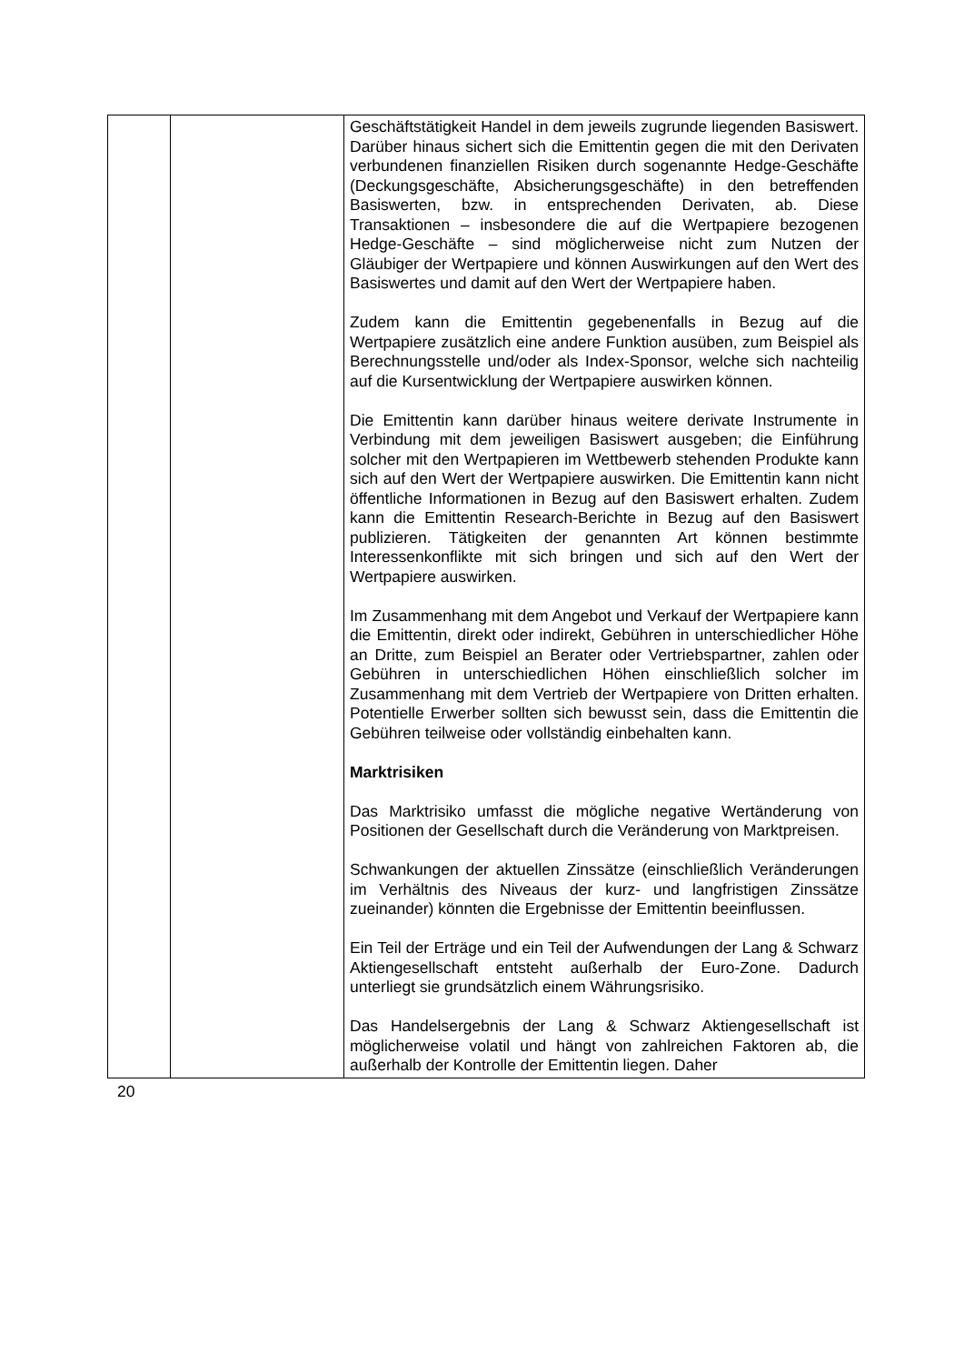| | | Geschäftstätigkeit Handel in dem jeweils zugrunde liegenden Basiswert. Darüber hinaus sichert sich die Emittentin gegen die mit den Derivaten verbundenen finanziellen Risiken durch sogenannte Hedge-Geschäfte (Deckungsgeschäfte, Absicherungsgeschäfte) in den betreffenden Basiswerten, bzw. in entsprechenden Derivaten, ab. Diese Transaktionen – insbesondere die auf die Wertpapiere bezogenen Hedge-Geschäfte – sind möglicherweise nicht zum Nutzen der Gläubiger der Wertpapiere und können Auswirkungen auf den Wert des Basiswertes und damit auf den Wert der Wertpapiere haben. Zudem kann die Emittentin gegebenenfalls in Bezug auf die Wertpapiere zusätzlich eine andere Funktion ausüben, zum Beispiel als Berechnungsstelle und/oder als Index-Sponsor, welche sich nachteilig auf die Kursentwicklung der Wertpapiere auswirken können. Die Emittentin kann darüber hinaus weitere derivate Instrumente in Verbindung mit dem jeweiligen Basiswert ausgeben; die Einführung solcher mit den Wertpapieren im Wettbewerb stehenden Produkte kann sich auf den Wert der Wertpapiere auswirken. Die Emittentin kann nicht öffentliche Informationen in Bezug auf den Basiswert erhalten. Zudem kann die Emittentin Research-Berichte in Bezug auf den Basiswert publizieren. Tätigkeiten der genannten Art können bestimmte Interessenkonflikte mit sich bringen und sich auf den Wert der Wertpapiere auswirken. Im Zusammenhang mit dem Angebot und Verkauf der Wertpapiere kann die Emittentin, direkt oder indirekt, Gebühren in unterschiedlicher Höhe an Dritte, zum Beispiel an Berater oder Vertriebspartner, zahlen oder Gebühren in unterschiedlichen Höhen einschließlich solcher im Zusammenhang mit dem Vertrieb der Wertpapiere von Dritten erhalten. Potentielle Erwerber sollten sich bewusst sein, dass die Emittentin die Gebühren teilweise oder vollständig einbehalten kann. Marktrisiken Das Marktrisiko umfasst die mögliche negative Wertänderung von Positionen der Gesellschaft durch die Veränderung von Marktpreisen. Schwankungen der aktuellen Zinssätze (einschließlich Veränderungen im Verhältnis des Niveaus der kurz- und langfristigen Zinssätze zueinander) könnten die Ergebnisse der Emittentin beeinflussen. Ein Teil der Erträge und ein Teil der Aufwendungen der Lang & Schwarz Aktiengesellschaft entsteht außerhalb der Euro-Zone. Dadurch unterliegt sie grundsätzlich einem Währungsrisiko. Das Handelsergebnis der Lang & Schwarz Aktiengesellschaft ist möglicherweise volatil und hängt von zahlreichen Faktoren ab, die außerhalb der Kontrolle der Emittentin liegen. Daher |
20